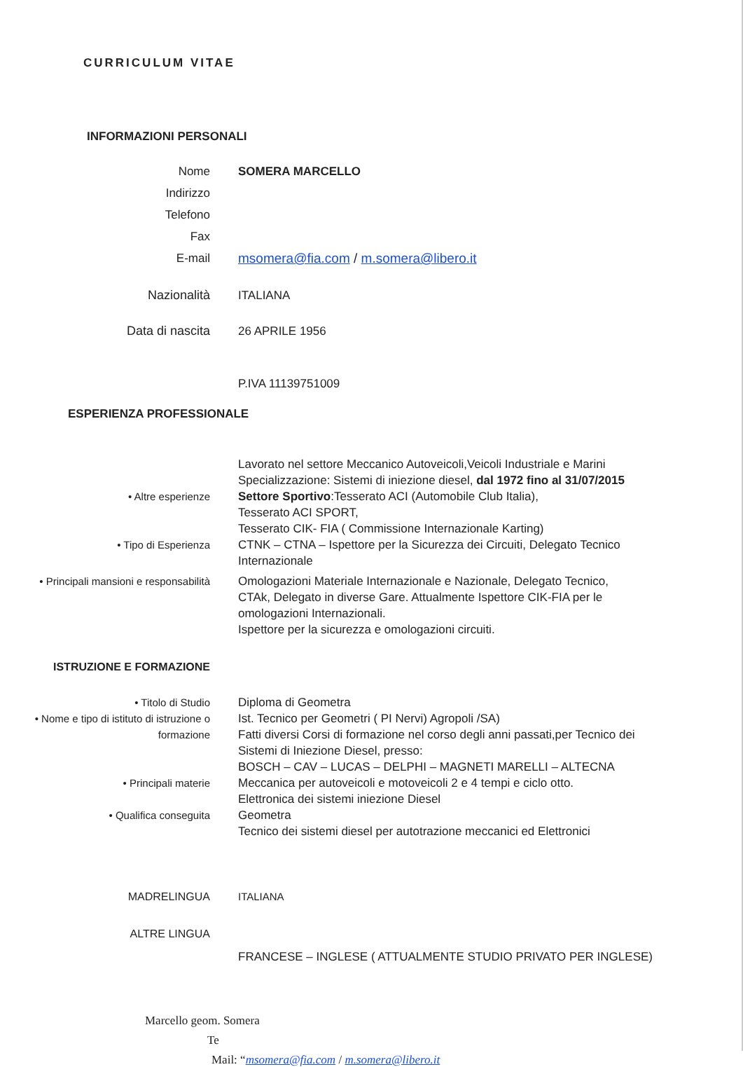CURRICULUM VITAE
INFORMAZIONI PERSONALI
Nome SOMERA MARCELLO
Indirizzo
Telefono
Fax
E-mail msomera@fia.com / m.somera@libero.it
Nazionalità ITALIANA
Data di nascita 26 APRILE 1956
P.IVA 11139751009
ESPERIENZA PROFESSIONALE
Lavorato nel settore Meccanico Autoveicoli,Veicoli Industriale e Marini
Specializzazione: Sistemi di iniezione diesel, dal 1972 fino al 31/07/2015
• Altre esperienze Settore Sportivo:Tesserato ACI (Automobile Club Italia),
Tesserato ACI SPORT,
Tesserato CIK- FIA ( Commissione Internazionale Karting)
• Tipo di Esperienza CTNK – CTNA – Ispettore per la Sicurezza dei Circuiti, Delegato Tecnico Internazionale
• Principali mansioni e responsabilità
Omologazioni Materiale Internazionale e Nazionale, Delegato Tecnico,
CTAk, Delegato in diverse Gare. Attualmente Ispettore CIK-FIA per le omologazioni Internazionali.
Ispettore per la sicurezza e omologazioni circuiti.
ISTRUZIONE E FORMAZIONE
• Titolo di Studio Diploma di Geometra
• Nome e tipo di istituto di istruzione o formazione
Ist. Tecnico per Geometri ( PI Nervi) Agropoli /SA)
Fatti diversi Corsi di formazione nel corso degli anni passati,per Tecnico dei Sistemi di Iniezione Diesel, presso:
BOSCH – CAV – LUCAS – DELPHI – MAGNETI MARELLI – ALTECNA
• Principali materie Meccanica per autoveicoli e motoveicoli 2 e 4 tempi e ciclo otto.
Elettronica dei sistemi iniezione Diesel
• Qualifica conseguita Geometra
Tecnico dei sistemi diesel per autotrazione meccanici ed Elettronici
MADRELINGUA ITALIANA
ALTRE LINGUA
FRANCESE – INGLESE ( ATTUALMENTE STUDIO PRIVATO PER INGLESE)
Marcello geom. Somera
Te
Mail: “msomera@fia.com / m.somera@libero.it